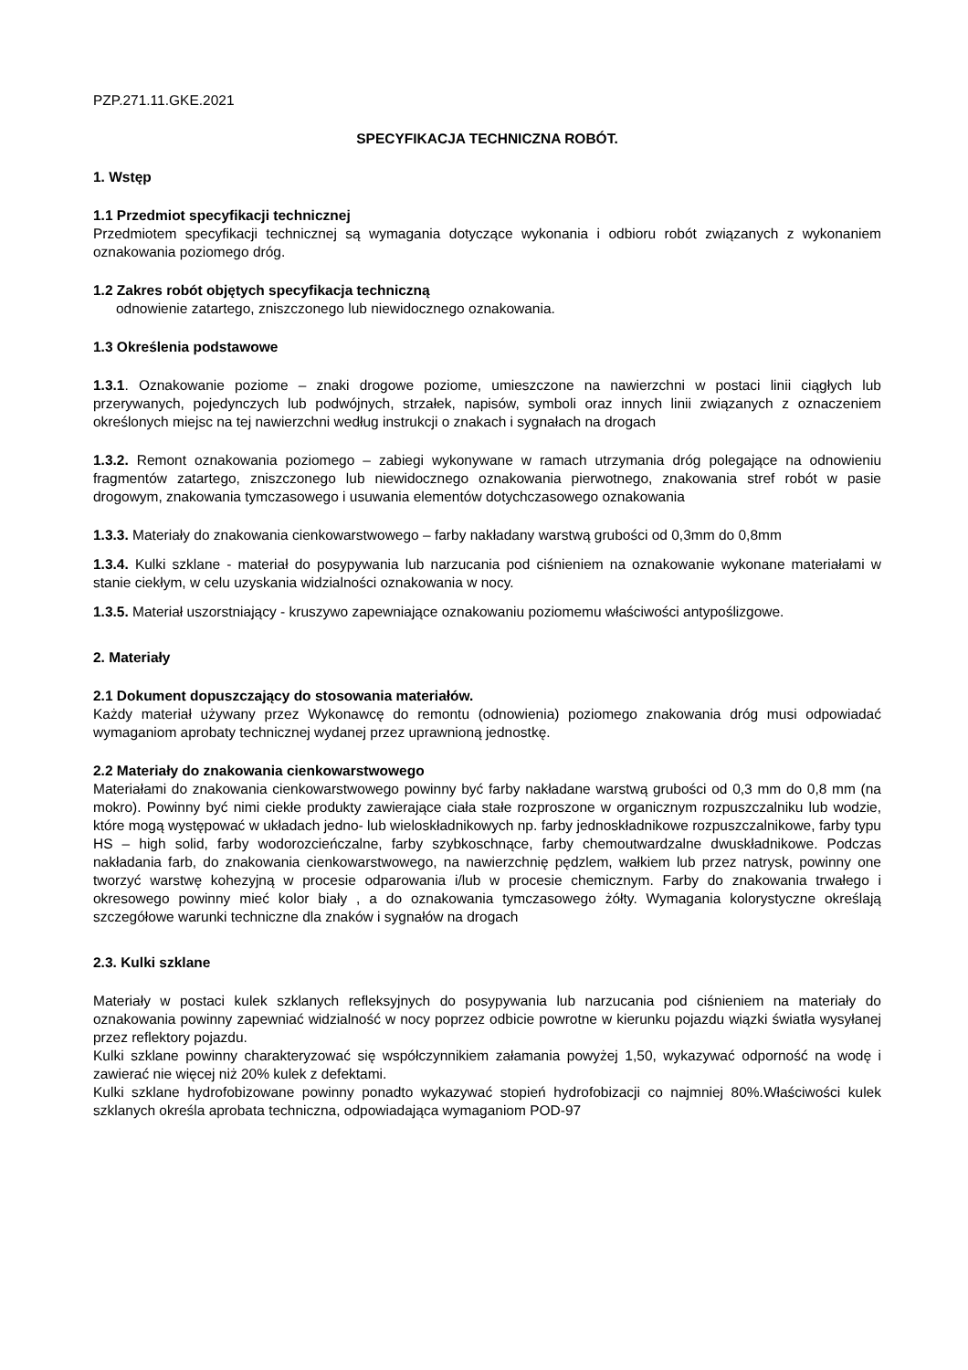PZP.271.11.GKE.2021
SPECYFIKACJA TECHNICZNA ROBÓT.
1. Wstęp
1.1 Przedmiot specyfikacji technicznej
Przedmiotem specyfikacji technicznej są wymagania dotyczące wykonania i odbioru robót związanych z wykonaniem oznakowania poziomego dróg.
1.2 Zakres robót objętych specyfikacja techniczną
odnowienie zatartego, zniszczonego lub niewidocznego oznakowania.
1.3 Określenia podstawowe
1.3.1. Oznakowanie poziome – znaki drogowe poziome, umieszczone na nawierzchni w postaci linii ciągłych lub przerywanych, pojedynczych lub podwójnych, strzałek, napisów, symboli oraz innych linii związanych z oznaczeniem określonych miejsc na tej nawierzchni według instrukcji o znakach i sygnałach na drogach
1.3.2. Remont oznakowania poziomego – zabiegi wykonywane w ramach utrzymania dróg polegające na odnowieniu fragmentów zatartego, zniszczonego lub niewidocznego oznakowania pierwotnego, znakowania stref robót w pasie drogowym, znakowania tymczasowego i usuwania elementów dotychczasowego oznakowania
1.3.3. Materiały do znakowania cienkowarstwowego – farby nakładany warstwą grubości od 0,3mm do 0,8mm
1.3.4. Kulki szklane - materiał do posypywania lub narzucania pod ciśnieniem na oznakowanie wykonane materiałami w stanie ciekłym, w celu uzyskania widzialności oznakowania w nocy.
1.3.5. Materiał uszorstniający - kruszywo zapewniające oznakowaniu poziomemu właściwości antypoślizgowe.
2. Materiały
2.1 Dokument dopuszczający do stosowania materiałów.
Każdy materiał używany przez Wykonawcę do remontu (odnowienia) poziomego znakowania dróg musi odpowiadać wymaganiom aprobaty technicznej wydanej przez uprawnioną jednostkę.
2.2 Materiały do znakowania cienkowarstwowego
Materiałami do znakowania cienkowarstwowego powinny być farby nakładane warstwą grubości od 0,3 mm do 0,8 mm (na mokro). Powinny być nimi ciekłe produkty zawierające ciała stałe rozproszone w organicznym rozpuszczalniku lub wodzie, które mogą występować w układach jedno- lub wieloskładnikowych np. farby jednoskładnikowe rozpuszczalnikowe, farby typu HS – high solid, farby wodorozcieńczalne, farby szybkoschnące, farby chemoutwardzalne dwuskładnikowe. Podczas nakładania farb, do znakowania cienkowarstwowego, na nawierzchnię pędzlem, wałkiem lub przez natrysk, powinny one tworzyć warstwę kohezyjną w procesie odparowania i/lub w procesie chemicznym. Farby do znakowania trwałego i okresowego powinny mieć kolor biały , a do oznakowania tymczasowego żółty. Wymagania kolorystyczne określają szczegółowe warunki techniczne dla znaków i sygnałów na drogach
2.3. Kulki szklane
Materiały w postaci kulek szklanych refleksyjnych do posypywania lub narzucania pod ciśnieniem na materiały do oznakowania powinny zapewniać widzialność w nocy poprzez odbicie powrotne w kierunku pojazdu wiązki światła wysyłanej przez reflektory pojazdu.
Kulki szklane powinny charakteryzować się współczynnikiem załamania powyżej 1,50, wykazywać odporność na wodę i zawierać nie więcej niż 20% kulek z defektami.
Kulki szklane hydrofobizowane powinny ponadto wykazywać stopień hydrofobizacji co najmniej 80%.Właściwości kulek szklanych określa aprobata techniczna, odpowiadająca wymaganiom POD-97